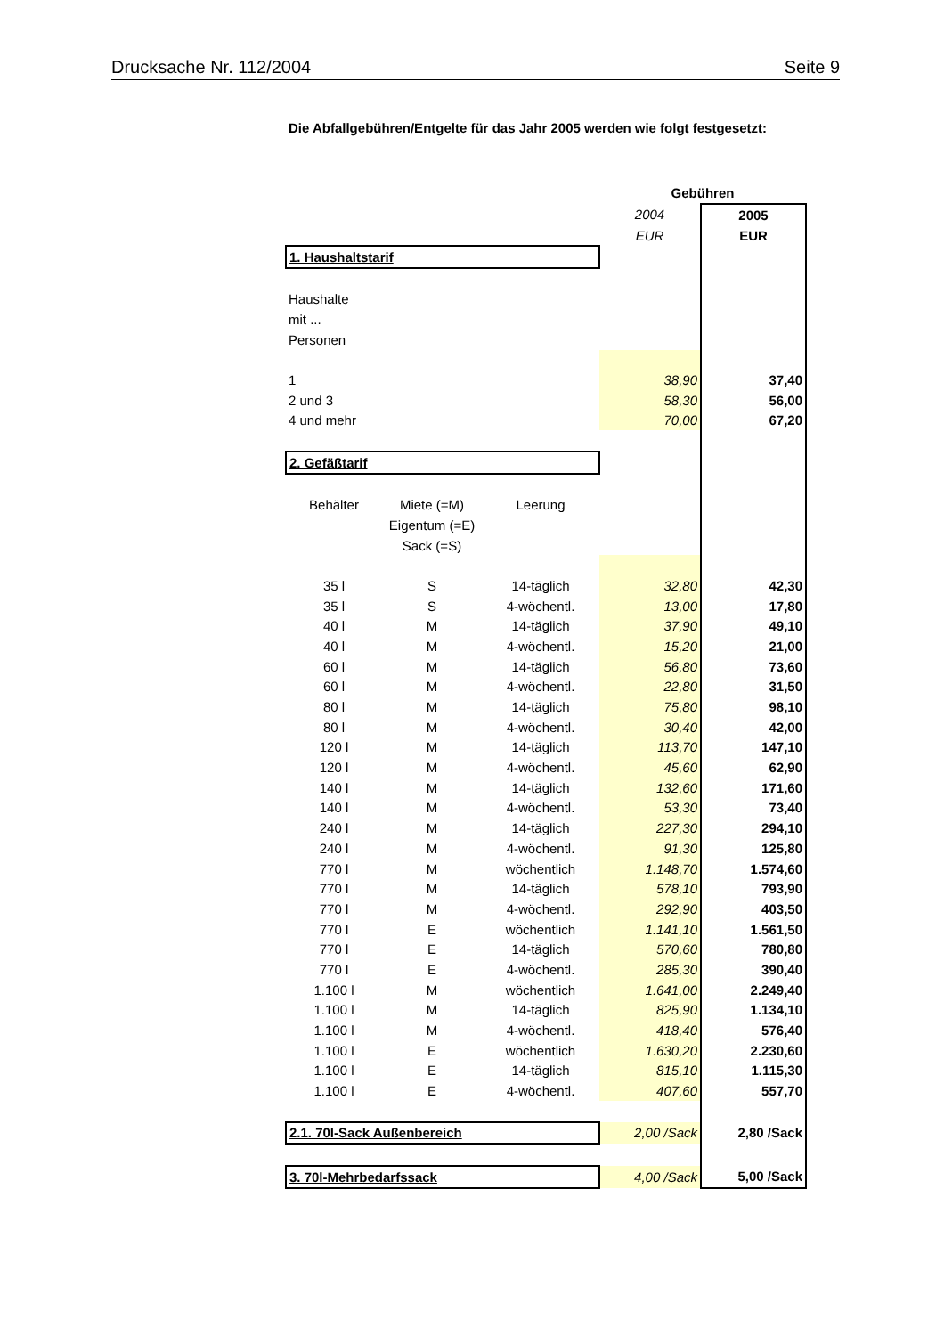Drucksache Nr. 112/2004 Seite 9
Die Abfallgebühren/Entgelte für das Jahr 2005 werden wie folgt festgesetzt:
| | | | Gebühren | |
| | | | 2004 | 2005 |
| | | | EUR | EUR |
| 1. Haushaltstarif | | | | |
| Haushalte | | | | |
| mit ... | | | | |
| Personen | | | | |
| 1 | | | 38,90 | 37,40 |
| 2 und 3 | | | 58,30 | 56,00 |
| 4 und mehr | | | 70,00 | 67,20 |
| 2. Gefäßtarif | | | | |
| Behälter | Miete (=M) | Leerung | | |
| | Eigentum (=E) | | | |
| | Sack (=S) | | | |
| 35 l | S | 14-täglich | 32,80 | 42,30 |
| 35 l | S | 4-wöchentl. | 13,00 | 17,80 |
| 40 l | M | 14-täglich | 37,90 | 49,10 |
| 40 l | M | 4-wöchentl. | 15,20 | 21,00 |
| 60 l | M | 14-täglich | 56,80 | 73,60 |
| 60 l | M | 4-wöchentl. | 22,80 | 31,50 |
| 80 l | M | 14-täglich | 75,80 | 98,10 |
| 80 l | M | 4-wöchentl. | 30,40 | 42,00 |
| 120 l | M | 14-täglich | 113,70 | 147,10 |
| 120 l | M | 4-wöchentl. | 45,60 | 62,90 |
| 140 l | M | 14-täglich | 132,60 | 171,60 |
| 140 l | M | 4-wöchentl. | 53,30 | 73,40 |
| 240 l | M | 14-täglich | 227,30 | 294,10 |
| 240 l | M | 4-wöchentl. | 91,30 | 125,80 |
| 770 l | M | wöchentlich | 1.148,70 | 1.574,60 |
| 770 l | M | 14-täglich | 578,10 | 793,90 |
| 770 l | M | 4-wöchentl. | 292,90 | 403,50 |
| 770 l | E | wöchentlich | 1.141,10 | 1.561,50 |
| 770 l | E | 14-täglich | 570,60 | 780,80 |
| 770 l | E | 4-wöchentl. | 285,30 | 390,40 |
| 1.100 l | M | wöchentlich | 1.641,00 | 2.249,40 |
| 1.100 l | M | 14-täglich | 825,90 | 1.134,10 |
| 1.100 l | M | 4-wöchentl. | 418,40 | 576,40 |
| 1.100 l | E | wöchentlich | 1.630,20 | 2.230,60 |
| 1.100 l | E | 14-täglich | 815,10 | 1.115,30 |
| 1.100 l | E | 4-wöchentl. | 407,60 | 557,70 |
| 2.1. 70l-Sack Außenbereich | | | 2,00 /Sack | 2,80 /Sack |
| 3. 70l-Mehrbedarfssack | | | 4,00 /Sack | 5,00 /Sack |